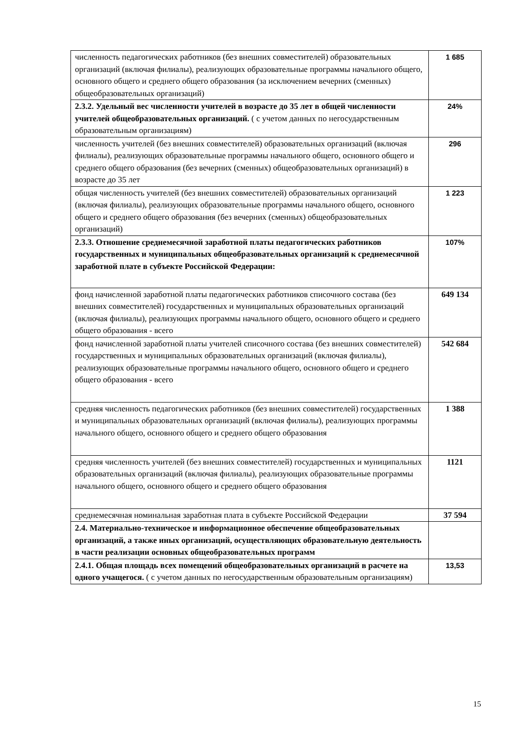| численность педагогических работников (без внешних совместителей) образовательных организаций (включая филиалы), реализующих образовательные программы начального общего, основного общего и среднего общего образования (за исключением вечерних (сменных) общеобразовательных организаций) | 1 685 |
| 2.3.2. Удельный вес численности учителей в возрасте до 35 лет в общей численности учителей общеобразовательных организаций. ( с учетом данных по негосударственным образовательным организациям) | 24% |
| численность учителей (без внешних совместителей) образовательных организаций (включая филиалы), реализующих образовательные программы начального общего, основного общего и среднего общего образования (без вечерних (сменных) общеобразовательных организаций) в возрасте до 35 лет | 296 |
| общая численность учителей (без внешних совместителей) образовательных организаций (включая филиалы), реализующих образовательные программы начального общего, основного общего и среднего общего образования (без вечерних (сменных) общеобразовательных организаций) | 1 223 |
| 2.3.3. Отношение среднемесячной заработной платы педагогических работников государственных и муниципальных общеобразовательных организаций к среднемесячной заработной плате в субъекте Российской Федерации: | 107% |
| фонд начисленной заработной платы педагогических работников списочного состава (без внешних совместителей) государственных и муниципальных образовательных организаций (включая филиалы), реализующих программы начального общего, основного общего и среднего общего образования - всего | 649 134 |
| фонд начисленной заработной платы учителей списочного состава (без внешних совместителей) государственных и муниципальных образовательных организаций (включая филиалы), реализующих образовательные программы начального общего, основного общего и среднего общего образования - всего | 542 684 |
| средняя численность педагогических работников (без внешних совместителей) государственных и муниципальных образовательных организаций (включая филиалы), реализующих программы начального общего, основного общего и среднего общего образования | 1 388 |
| средняя численность учителей (без внешних совместителей) государственных и муниципальных образовательных организаций (включая филиалы), реализующих образовательные программы начального общего, основного общего и среднего общего образования | 1121 |
| среднемесячная номинальная заработная плата в субъекте Российской Федерации | 37 594 |
| 2.4. Материально-техническое и информационное обеспечение общеобразовательных организаций, а также иных организаций, осуществляющих образовательную деятельность в части реализации основных общеобразовательных программ | |
| 2.4.1. Общая площадь всех помещений общеобразовательных организаций в расчете на одного учащегося. ( с учетом данных по негосударственным образовательным организациям) | 13,53 |
15